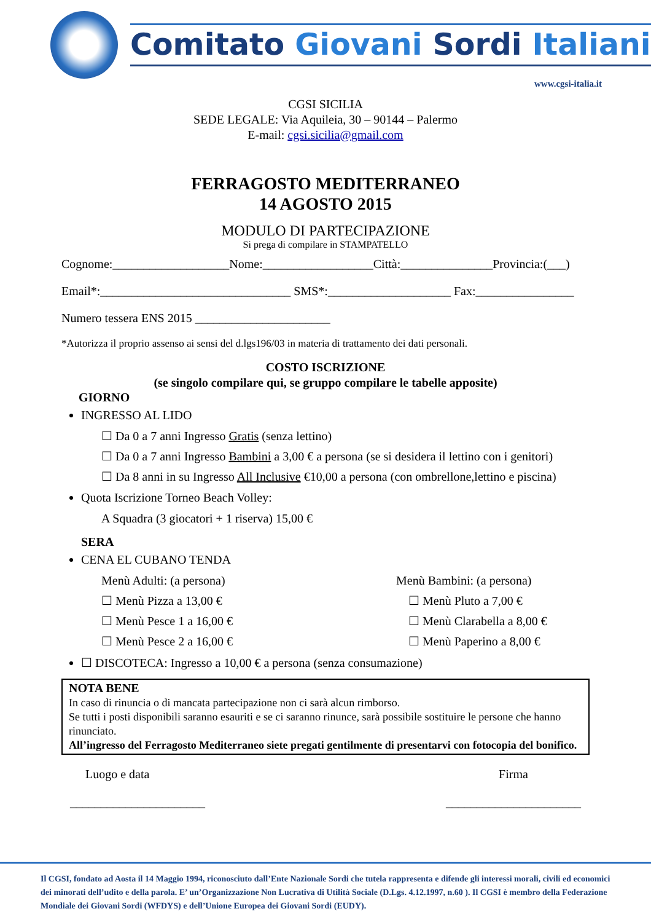Comitato Giovani Sordi Italiani
www.cgsi-italia.it
CGSI SICILIA
SEDE LEGALE: Via Aquileia, 30 – 90144 – Palermo
E-mail: cgsi.sicilia@gmail.com
FERRAGOSTO MEDITERRANEO
14 AGOSTO 2015
MODULO DI PARTECIPAZIONE
Si prega di compilare in STAMPATELLO
Cognome:___________________Nome:__________________Città:_______________Provincia:(___)
Email*:_______________________________ SMS*:____________________ Fax:________________
Numero tessera ENS 2015 ______________________
*Autorizza il proprio assenso ai sensi del d.lgs196/03 in materia di trattamento dei dati personali.
COSTO ISCRIZIONE
(se singolo compilare qui, se gruppo compilare le tabelle apposite)
GIORNO
INGRESSO AL LIDO
☐ Da 0 a 7 anni Ingresso Gratis (senza lettino)
☐ Da 0 a 7 anni Ingresso Bambini a 3,00 € a persona (se si desidera il lettino con i genitori)
☐ Da 8 anni in su Ingresso All Inclusive €10,00 a persona (con ombrellone,lettino e piscina)
Quota Iscrizione Torneo Beach Volley:
A Squadra (3 giocatori + 1 riserva) 15,00 €
SERA
CENA EL CUBANO TENDA
Menù Adulti: (a persona)
☐ Menù Pizza a 13,00 €
☐ Menù Pesce 1 a 16,00 €
☐ Menù Pesce 2 a 16,00 €
Menù Bambini: (a persona)
☐ Menù Pluto a 7,00 €
☐ Menù Clarabella a 8,00 €
☐ Menù Paperino a 8,00 €
☐ DISCOTECA: Ingresso a 10,00 € a persona (senza consumazione)
NOTA BENE
In caso di rinuncia o di mancata partecipazione non ci sarà alcun rimborso.
Se tutti i posti disponibili saranno esauriti e se ci saranno rinunce, sarà possibile sostituire le persone che hanno rinunciato.
All’ingresso del Ferragosto Mediterraneo siete pregati gentilmente di presentarvi con fotocopia del bonifico.
Luogo e data
______________________
Firma
______________________
Il CGSI, fondato ad Aosta il 14 Maggio 1994, riconosciuto dall’Ente Nazionale Sordi che tutela rappresenta e difende gli interessi morali, civili ed economici dei minorati dell’udito e della parola. E’ un’Organizzazione Non Lucrativa di Utilità Sociale (D.Lgs. 4.12.1997, n.60 ). Il CGSI è membro della Federazione Mondiale dei Giovani Sordi (WFDYS) e dell’Unione Europea dei Giovani Sordi (EUDY).